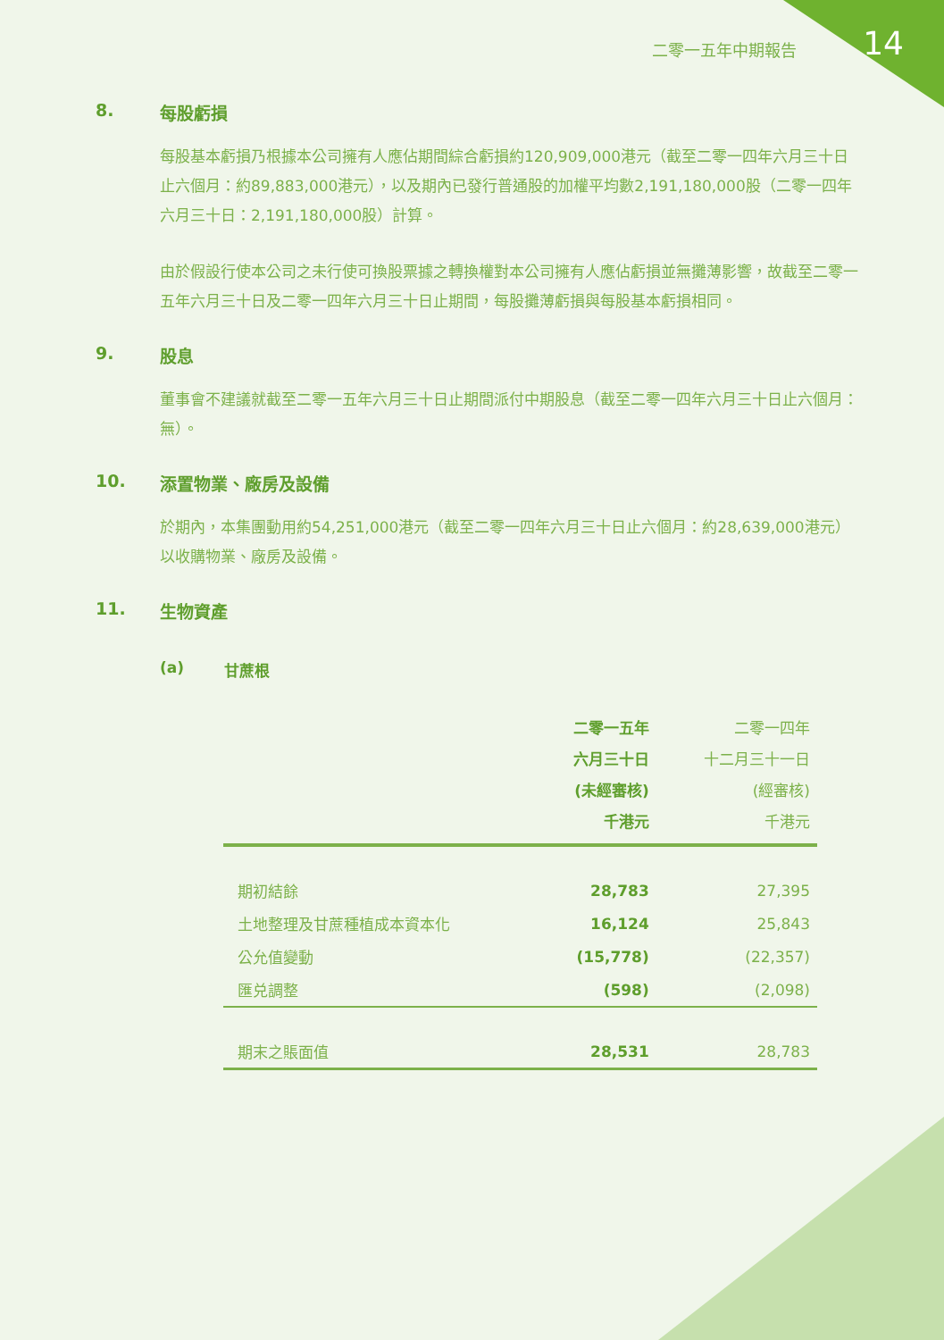二零一五年中期報告 14
8. 每股虧損
每股基本虧損乃根據本公司擁有人應佔期間綜合虧損約120,909,000港元（截至二零一四年六月三十日止六個月：約89,883,000港元），以及期內已發行普通股的加權平均數2,191,180,000股（二零一四年六月三十日：2,191,180,000股）計算。
由於假設行使本公司之未行使可換股票據之轉換權對本公司擁有人應佔虧損並無攤薄影響，故截至二零一五年六月三十日及二零一四年六月三十日止期間，每股攤薄虧損與每股基本虧損相同。
9. 股息
董事會不建議就截至二零一五年六月三十日止期間派付中期股息（截至二零一四年六月三十日止六個月：無）。
10. 添置物業、廠房及設備
於期內，本集團動用約54,251,000港元（截至二零一四年六月三十日止六個月：約28,639,000港元）以收購物業、廠房及設備。
11. 生物資產
(a) 甘蔗根
| | 二零一五年 六月三十日 (未經審核) 千港元 | 二零一四年 十二月三十一日 (經審核) 千港元 |
| --- | --- | --- |
| 期初結餘 | 28,783 | 27,395 |
| 土地整理及甘蔗種植成本資本化 | 16,124 | 25,843 |
| 公允值變動 | (15,778) | (22,357) |
| 匯兑調整 | (598) | (2,098) |
| 期末之賬面值 | 28,531 | 28,783 |